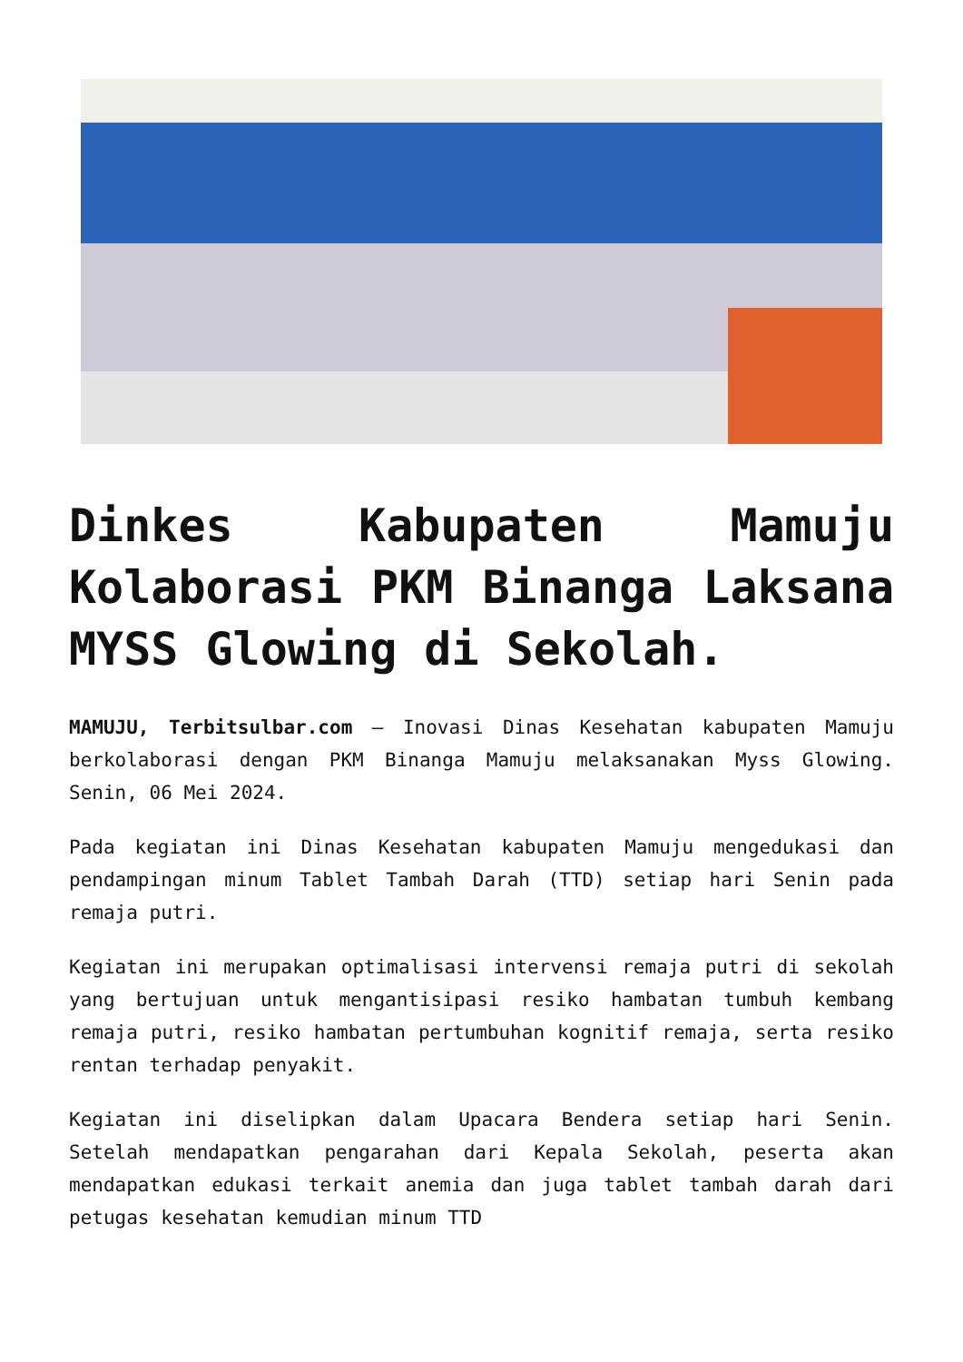Dinkes Kabupaten Mamuju Kolaborasi PKM Binanga Laksana MYSS Glowing di Sekolah.
MAMUJU, Terbitsulbar.com – Inovasi Dinas Kesehatan kabupaten Mamuju berkolaborasi dengan PKM Binanga Mamuju melaksanakan Myss Glowing. Senin, 06 Mei 2024.
Pada kegiatan ini Dinas Kesehatan kabupaten Mamuju mengedukasi dan pendampingan minum Tablet Tambah Darah (TTD) setiap hari Senin pada remaja putri.
Kegiatan ini merupakan optimalisasi intervensi remaja putri di sekolah yang bertujuan untuk mengantisipasi resiko hambatan tumbuh kembang remaja putri, resiko hambatan pertumbuhan kognitif remaja, serta resiko rentan terhadap penyakit.
Kegiatan ini diselipkan dalam Upacara Bendera setiap hari Senin. Setelah mendapatkan pengarahan dari Kepala Sekolah, peserta akan mendapatkan edukasi terkait anemia dan juga tablet tambah darah dari petugas kesehatan kemudian minum TTD